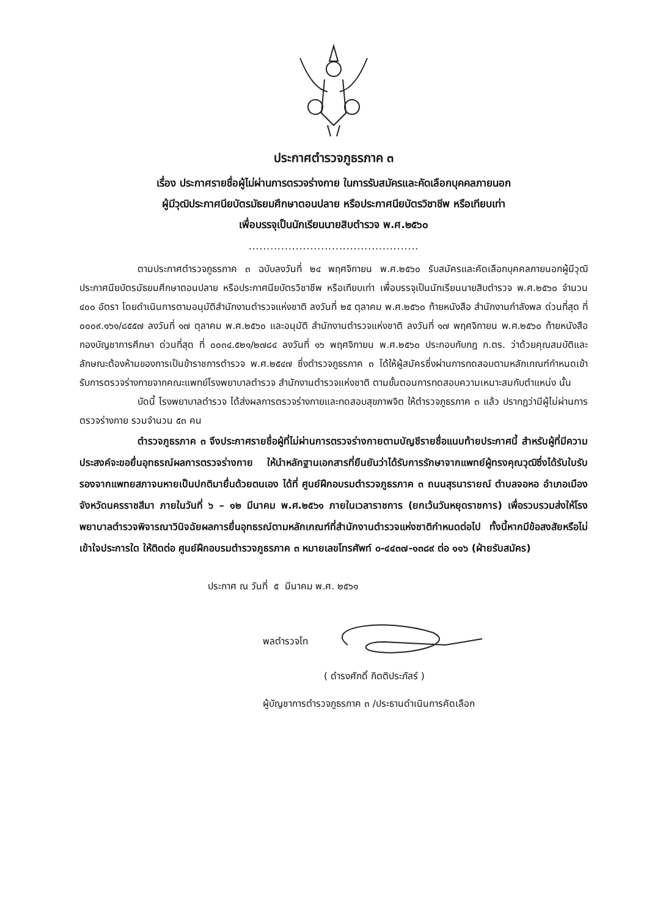ประกาศตำรวจภูธรภาค ๓
เรื่อง ประกาศรายชื่อผู้ไม่ผ่านการตรวจร่างกาย ในการรับสมัครและคัดเลือกบุคคลภายนอก
ผู้มีวุฒิประกาศนียบัตรมัธยมศึกษาตอนปลาย หรือประกาศนียบัตรวิชาชีพ หรือเทียบเท่า
เพื่อบรรจุเป็นนักเรียนนายสิบตำรวจ พ.ศ.๒๕๖๐
...............................................
ตามประกาศตำรวจภูธรภาค ๓ ฉบับลงวันที่ ๒๔ พฤศจิกายน พ.ศ.๒๕๖๐ รับสมัครและคัดเลือกบุคคลภายนอกผู้มีวุฒิประกาศนียบัตรมัธยมศึกษาตอนปลาย หรือประกาศนียบัตรวิชาชีพ หรือเทียบเท่า เพื่อบรรจุเป็นนักเรียนนายสิบตำรวจ พ.ศ.๒๕๖๐ จำนวน ๔๐๐ อัตรา โดยดำเนินการตามอนุมัติสำนักงานตำรวจแห่งชาติ ลงวันที่ ๒๕ ตุลาคม พ.ศ.๒๕๖๐ ท้ายหนังสือ สำนักงานกำลังพล ด่วนที่สุด ที่ ๐๐๐๙.๑๖๑/๘๕๕๗ ลงวันที่ ๑๗ ตุลาคม พ.ศ.๒๕๖๐ และอนุมัติ สำนักงานตำรวจแห่งชาติ ลงวันที่ ๑๗ พฤศจิกายน พ.ศ.๒๕๖๐ ท้ายหนังสือ กองบัญชาการศึกษา ด่วนที่สุด ที่ ๐๐๓๔.๕๒๑/๒๗๘๔ ลงวันที่ ๑๖ พฤศจิกายน พ.ศ.๒๕๖๐ ประกอบกับกฎ ก.ตร. ว่าด้วยคุณสมบัติและลักษณะต้องห้ามของการเป็นข้าราชการตำรวจ พ.ศ.๒๕๔๗ ซึ่งตำรวจภูธรภาค ๓ ได้ให้ผู้สมัครซึ่งผ่านการทดสอบตามหลักเกณฑ์กำหนดเข้ารับการตรวจร่างกายจากคณะแพทย์โรงพยาบาลตำรวจ สำนักงานตำรวจแห่งชาติ ตามขั้นตอนการทดสอบความเหมาะสมกับตำแหน่ง นั้น
บัดนี้ โรงพยาบาลตำรวจ ได้ส่งผลการตรวจร่างกายและทดสอบสุขภาพจิต ให้ตำรวจภูธรภาค ๓ แล้ว ปรากฏว่ามีผู้ไม่ผ่านการตรวจร่างกาย รวมจำนวน ๕๓ คน
ตำรวจภูธรภาค ๓ จึงประกาศรายชื่อผู้ที่ไม่ผ่านการตรวจร่างกายตามบัญชีรายชื่อแนบท้ายประกาศนี้ สำหรับผู้ที่มีความประสงค์จะขอยื่นอุทธรณ์ผลการตรวจร่างกาย ให้นำหลักฐานเอกสารที่ยืนยันว่าได้รับการรักษาจากแพทย์ผู้ทรงคุณวุฒิซึ่งได้รับใบรับรองจากแพทยสภาจนหายเป็นปกติมายื่นด้วยตนเอง ได้ที่ ศูนย์ฝึกอบรมตำรวจภูธรภาค ๓ ถนนสุรนารายณ์ ตำบลจอหอ อำเภอเมือง จังหวัดนครราชสีมา ภายในวันที่ ๖ – ๑๒ มีนาคม พ.ศ.๒๕๖๑ ภายในเวลาราชการ (ยกเว้นวันหยุดราชการ) เพื่อรวบรวมส่งให้โรงพยาบาลตำรวจพิจารณาวินิจฉัยผลการยื่นอุทธรณ์ตามหลักเกณฑ์ที่สำนักงานตำรวจแห่งชาติกำหนดต่อไป ทั้งนี้หากมีข้อสงสัยหรือไม่เข้าใจประการใด ให้ติดต่อ ศูนย์ฝึกอบรมตำรวจภูธรภาค ๓ หมายเลขโทรศัพท์ ๐-๔๔๓๗-๑๓๘๙ ต่อ ๑๑๖ (ฝ่ายรับสมัคร)
ประกาศ ณ วันที่ ๕ มีนาคม พ.ศ. ๒๕๖๑
พลตำรวจโท
( ดำรงศักดิ์ กิตติประภัสร์ )
ผู้บัญชาการตำรวจภูธรภาค ๓ /ประธานดำเนินการคัดเลือก